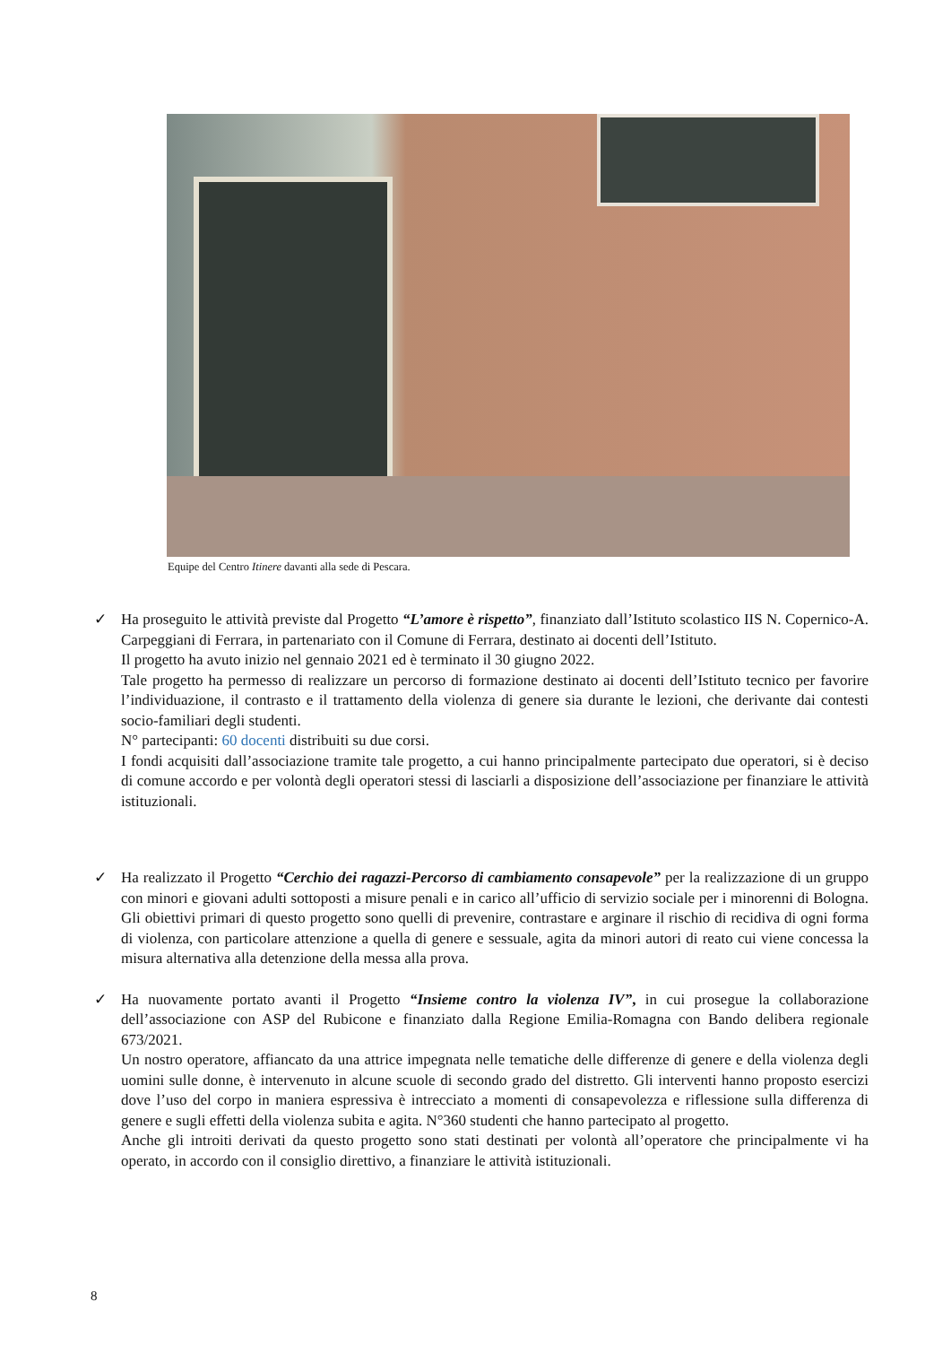Equipe del Centro Itinere davanti alla sede di Pescara.
✓ Ha proseguito le attività previste dal Progetto “L’amore è rispetto”, finanziato dall’Istituto scolastico IIS N. Copernico-A. Carpeggiani di Ferrara, in partenariato con il Comune di Ferrara, destinato ai docenti dell’Istituto.
Il progetto ha avuto inizio nel gennaio 2021 ed è terminato il 30 giugno 2022.
Tale progetto ha permesso di realizzare un percorso di formazione destinato ai docenti dell’Istituto tecnico per favorire l’individuazione, il contrasto e il trattamento della violenza di genere sia durante le lezioni, che derivante dai contesti socio-familiari degli studenti.
N° partecipanti: 60 docenti distribuiti su due corsi.
I fondi acquisiti dall’associazione tramite tale progetto, a cui hanno principalmente partecipato due operatori, si è deciso di comune accordo e per volontà degli operatori stessi di lasciarli a disposizione dell’associazione per finanziare le attività istituzionali.
✓ Ha realizzato il Progetto “Cerchio dei ragazzi-Percorso di cambiamento consapevole” per la realizzazione di un gruppo con minori e giovani adulti sottoposti a misure penali e in carico all’ufficio di servizio sociale per i minorenni di Bologna. Gli obiettivi primari di questo progetto sono quelli di prevenire, contrastare e arginare il rischio di recidiva di ogni forma di violenza, con particolare attenzione a quella di genere e sessuale, agita da minori autori di reato cui viene concessa la misura alternativa alla detenzione della messa alla prova.
✓ Ha nuovamente portato avanti il Progetto “Insieme contro la violenza IV”, in cui prosegue la collaborazione dell’associazione con ASP del Rubicone e finanziato dalla Regione Emilia-Romagna con Bando delibera regionale 673/2021.
Un nostro operatore, affiancato da una attrice impegnata nelle tematiche delle differenze di genere e della violenza degli uomini sulle donne, è intervenuto in alcune scuole di secondo grado del distretto. Gli interventi hanno proposto esercizi dove l’uso del corpo in maniera espressiva è intrecciato a momenti di consapevolezza e riflessione sulla differenza di genere e sugli effetti della violenza subita e agita. N°360 studenti che hanno partecipato al progetto.
Anche gli introiti derivati da questo progetto sono stati destinati per volontà all’operatore che principalmente vi ha operato, in accordo con il consiglio direttivo, a finanziare le attività istituzionali.
8